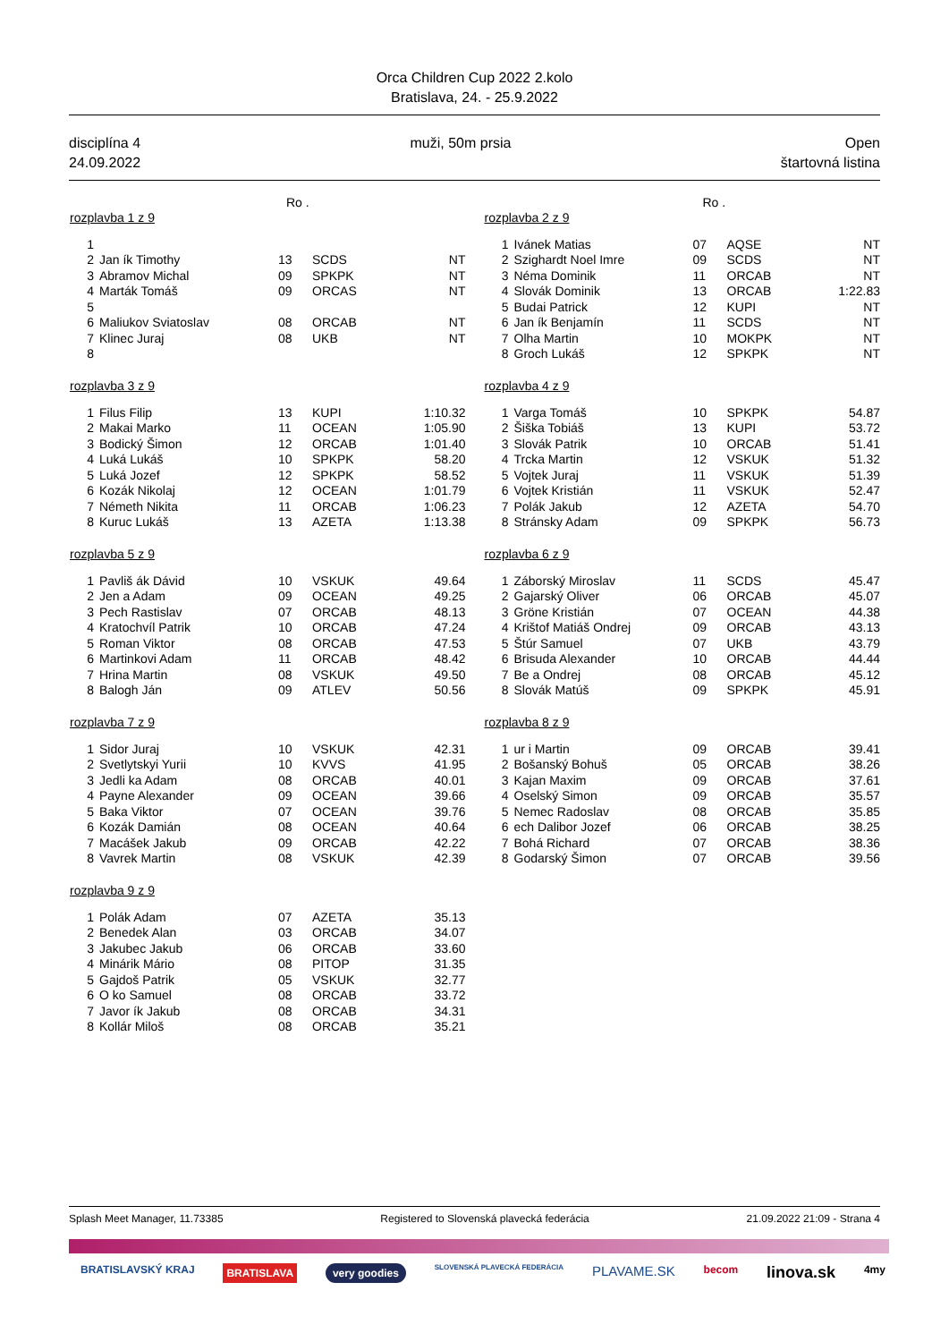Orca Children Cup 2022 2.kolo
Bratislava, 24. - 25.9.2022
disciplína 4
24.09.2022
muži, 50m prsia Open
štartovná listina
Ro .
| rozplavba 1 z 9 | | | | |
| --- | --- | --- | --- | --- |
| 1 | | | | |
| 2 | Jan ík Timothy | 13 | SCDS | NT |
| 3 | Abramov Michal | 09 | SPKPK | NT |
| 4 | Marták Tomáš | 09 | ORCAS | NT |
| 5 | | | | |
| 6 | Maliukov Sviatoslav | 08 | ORCAB | NT |
| 7 | Klinec Juraj | 08 | UKB | NT |
| 8 | | | | |
| rozplavba 3 z 9 | | | | |
| --- | --- | --- | --- | --- |
| 1 | Filus Filip | 13 | KUPI | 1:10.32 |
| 2 | Makai Marko | 11 | OCEAN | 1:05.90 |
| 3 | Bodický Šimon | 12 | ORCAB | 1:01.40 |
| 4 | Luká Lukáš | 10 | SPKPK | 58.20 |
| 5 | Luká Jozef | 12 | SPKPK | 58.52 |
| 6 | Kozák Nikolaj | 12 | OCEAN | 1:01.79 |
| 7 | Németh Nikita | 11 | ORCAB | 1:06.23 |
| 8 | Kuruc Lukáš | 13 | AZETA | 1:13.38 |
| rozplavba 5 z 9 | | | | |
| --- | --- | --- | --- | --- |
| 1 | Pavliš ák Dávid | 10 | VSKUK | 49.64 |
| 2 | Jen a Adam | 09 | OCEAN | 49.25 |
| 3 | Pech Rastislav | 07 | ORCAB | 48.13 |
| 4 | Kratochvíl Patrik | 10 | ORCAB | 47.24 |
| 5 | Roman Viktor | 08 | ORCAB | 47.53 |
| 6 | Martinkovi Adam | 11 | ORCAB | 48.42 |
| 7 | Hrina Martin | 08 | VSKUK | 49.50 |
| 8 | Balogh Ján | 09 | ATLEV | 50.56 |
| rozplavba 7 z 9 | | | | |
| --- | --- | --- | --- | --- |
| 1 | Sidor Juraj | 10 | VSKUK | 42.31 |
| 2 | Svetlytskyi Yurii | 10 | KVVS | 41.95 |
| 3 | Jedli ka Adam | 08 | ORCAB | 40.01 |
| 4 | Payne Alexander | 09 | OCEAN | 39.66 |
| 5 | Baka Viktor | 07 | OCEAN | 39.76 |
| 6 | Kozák Damián | 08 | OCEAN | 40.64 |
| 7 | Macášek Jakub | 09 | ORCAB | 42.22 |
| 8 | Vavrek Martin | 08 | VSKUK | 42.39 |
| rozplavba 9 z 9 | | | | |
| --- | --- | --- | --- | --- |
| 1 | Polák Adam | 07 | AZETA | 35.13 |
| 2 | Benedek Alan | 03 | ORCAB | 34.07 |
| 3 | Jakubec Jakub | 06 | ORCAB | 33.60 |
| 4 | Minárik Mário | 08 | PITOP | 31.35 |
| 5 | Gajdoš Patrik | 05 | VSKUK | 32.77 |
| 6 | O ko Samuel | 08 | ORCAB | 33.72 |
| 7 | Javor ík Jakub | 08 | ORCAB | 34.31 |
| 8 | Kollár Miloš | 08 | ORCAB | 35.21 |
Ro .
| rozplavba 2 z 9 | | | | |
| --- | --- | --- | --- | --- |
| 1 | Ivánek Matias | 07 | AQSE | NT |
| 2 | Szighardt Noel Imre | 09 | SCDS | NT |
| 3 | Néma Dominik | 11 | ORCAB | NT |
| 4 | Slovák Dominik | 13 | ORCAB | 1:22.83 |
| 5 | Budai Patrick | 12 | KUPI | NT |
| 6 | Jan ík Benjamín | 11 | SCDS | NT |
| 7 | Olha Martin | 10 | MOKPK | NT |
| 8 | Groch Lukáš | 12 | SPKPK | NT |
| rozplavba 4 z 9 | | | | |
| --- | --- | --- | --- | --- |
| 1 | Varga Tomáš | 10 | SPKPK | 54.87 |
| 2 | Šiška Tobiáš | 13 | KUPI | 53.72 |
| 3 | Slovák Patrik | 10 | ORCAB | 51.41 |
| 4 | Trcka Martin | 12 | VSKUK | 51.32 |
| 5 | Vojtek Juraj | 11 | VSKUK | 51.39 |
| 6 | Vojtek Kristián | 11 | VSKUK | 52.47 |
| 7 | Polák Jakub | 12 | AZETA | 54.70 |
| 8 | Stránsky Adam | 09 | SPKPK | 56.73 |
| rozplavba 6 z 9 | | | | |
| --- | --- | --- | --- | --- |
| 1 | Záborský Miroslav | 11 | SCDS | 45.47 |
| 2 | Gajarský Oliver | 06 | ORCAB | 45.07 |
| 3 | Gröne Kristián | 07 | OCEAN | 44.38 |
| 4 | Krištof Matiáš Ondrej | 09 | ORCAB | 43.13 |
| 5 | Štúr Samuel | 07 | UKB | 43.79 |
| 6 | Brisuda Alexander | 10 | ORCAB | 44.44 |
| 7 | Be a Ondrej | 08 | ORCAB | 45.12 |
| 8 | Slovák Matúš | 09 | SPKPK | 45.91 |
| rozplavba 8 z 9 | | | | |
| --- | --- | --- | --- | --- |
| 1 | ur i Martin | 09 | ORCAB | 39.41 |
| 2 | Bošanský Bohuš | 05 | ORCAB | 38.26 |
| 3 | Kajan Maxim | 09 | ORCAB | 37.61 |
| 4 | Oselský Simon | 09 | ORCAB | 35.57 |
| 5 | Nemec Radoslav | 08 | ORCAB | 35.85 |
| 6 | ech Dalibor Jozef | 06 | ORCAB | 38.25 |
| 7 | Bohá Richard | 07 | ORCAB | 38.36 |
| 8 | Godarský Šimon | 07 | ORCAB | 39.56 |
Splash Meet Manager, 11.73385 Registered to Slovenská plavecká federácia 21.09.2022 21:09 - Strana 4
BRATISLAVSKÝ KRAJ BRATISLAVA very goodies SLOVENSKÁ PLAVECKÁ FEDERÁCIA PLAVAME.SK becom linova.sk 4my